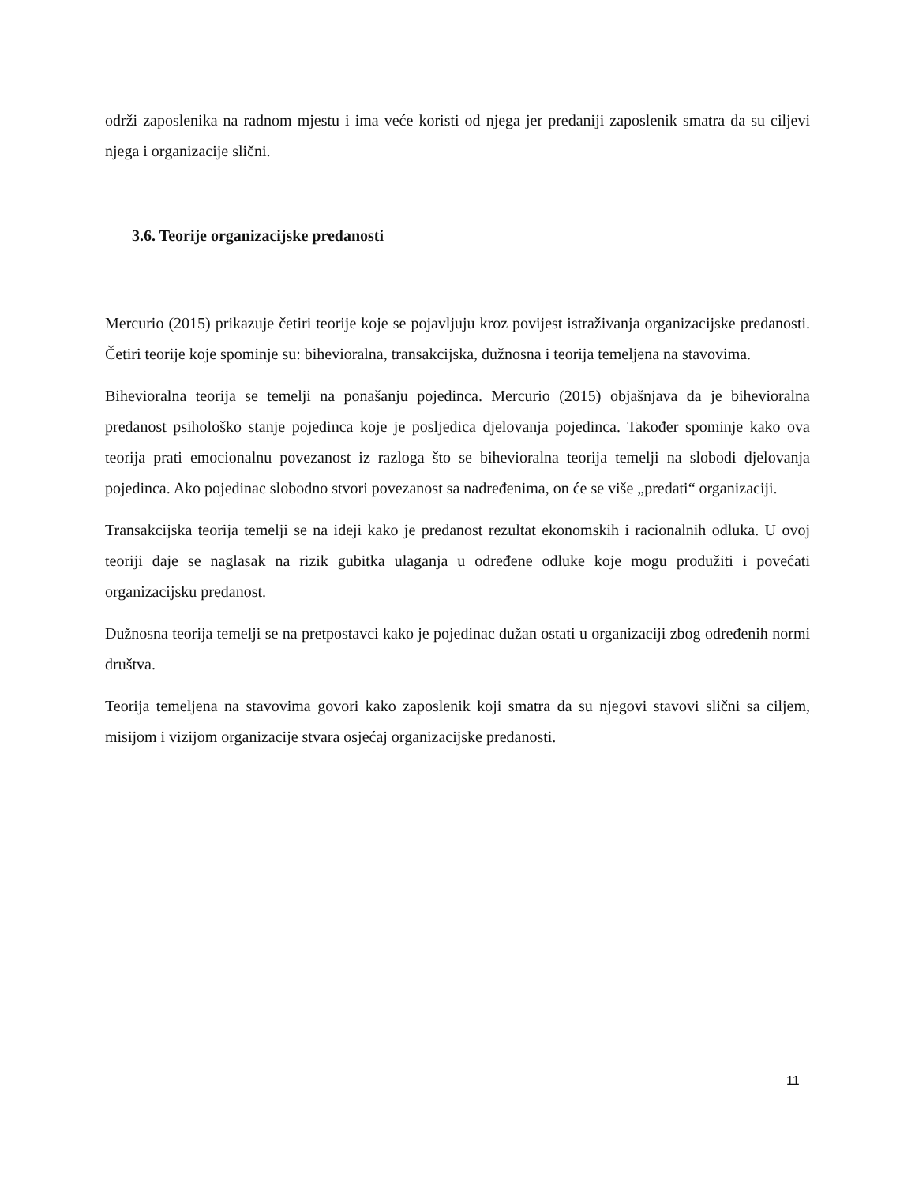održi zaposlenika na radnom mjestu i ima veće koristi od njega jer predaniji zaposlenik smatra da su ciljevi njega i organizacije slični.
3.6. Teorije organizacijske predanosti
Mercurio (2015) prikazuje četiri teorije koje se pojavljuju kroz povijest istraživanja organizacijske predanosti. Četiri teorije koje spominje su: bihevioralna, transakcijska, dužnosna i teorija temeljena na stavovima.
Bihevioralna teorija se temelji na ponašanju pojedinca. Mercurio (2015) objašnjava da je bihevioralna predanost psihološko stanje pojedinca koje je posljedica djelovanja pojedinca. Također spominje kako ova teorija prati emocionalnu povezanost iz razloga što se bihevioralna teorija temelji na slobodi djelovanja pojedinca. Ako pojedinac slobodno stvori povezanost sa nadređenima, on će se više „predati“ organizaciji.
Transakcijska teorija temelji se na ideji kako je predanost rezultat ekonomskih i racionalnih odluka. U ovoj teoriji daje se naglasak na rizik gubitka ulaganja u određene odluke koje mogu produžiti i povećati organizacijsku predanost.
Dužnosna teorija temelji se na pretpostavci kako je pojedinac dužan ostati u organizaciji zbog određenih normi društva.
Teorija temeljena na stavovima govori kako zaposlenik koji smatra da su njegovi stavovi slični sa ciljem, misijom i vizijom organizacije stvara osjećaj organizacijske predanosti.
11